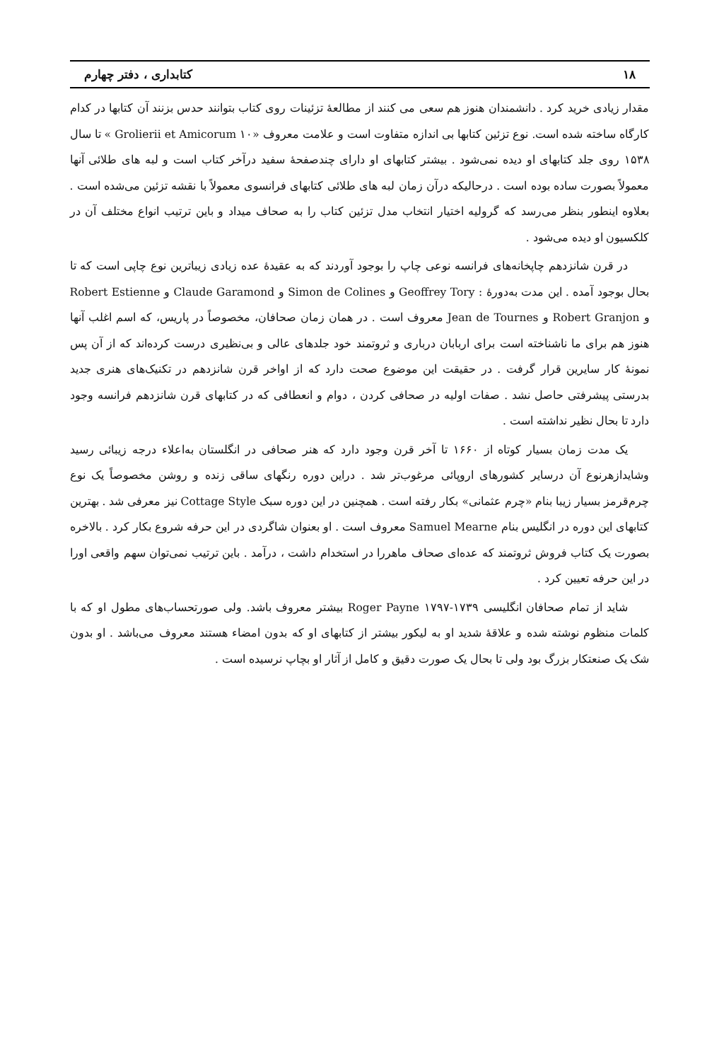۱۸ کتابداری ، دفتر چهارم
مقدار زیادی خرید کرد . دانشمندان هنوز هم سعی می کنند از مطالعهٔ تزئینات روی کتاب بتوانند حدس بزنند آن کتابها در کدام کارگاه ساخته شده است. نوع تزئین کتابها بی اندازه متفاوت است و علامت معروف «Grolierii et Amicorum ۱۰ » تا سال ۱۵۳۸ روی جلد کتابهای او دیده نمی‌شود . بیشتر کتابهای او دارای چندصفحهٔ سفید درآخر کتاب است و لبه های طلائی آنها معمولاً بصورت ساده بوده است . درحالیکه درآن زمان لبه های طلائی کتابهای فرانسوی معمولاً با نقشه تزئین می‌شده است . بعلاوه اینطور بنظر می‌رسد که گرولیه اختیار انتخاب مدل تزئین کتاب را به صحاف میداد و باین ترتیب انواع مختلف آن در کلکسیون او دیده می‌شود .
در قرن شانزدهم چاپخانه‌های فرانسه نوعی چاپ را بوجود آوردند که به عقیدهٔ عده زیادی زیباترین نوع چاپی است که تا بحال بوجود آمده . این مدت به‌دورهٔ : Geoffrey Tory و Simon de Colines و Claude Garamond و Robert Estienne و Robert Granjon و Jean de Tournes معروف است . در همان زمان صحافان، مخصوصاً در پاریس، که اسم اغلب آنها هنوز هم برای ما ناشناخته است برای اربابان درباری و ثروتمند خود جلدهای عالی و بی‌نظیری درست کرده‌اند که از آن پس نمونهٔ کار سایرین قرار گرفت . در حقیقت این موضوع صحت دارد که از اواخر قرن شانزدهم در تکنیک‌های هنری جدید بدرستی پیشرفتی حاصل نشد . صفات اولیه در صحافی کردن ، دوام و انعطافی که در کتابهای قرن شانزدهم فرانسه وجود دارد تا بحال نظیر نداشته است .
یک مدت زمان بسیار کوتاه از ۱۶۶۰ تا آخر قرن وجود دارد که هنر صحافی در انگلستان به‌اعلاء درجه زیبائی رسید وشایدازهرنوع آن درسایر کشورهای اروپائی مرغوب‌تر شد . دراین دوره رنگهای ساقی زنده و روشن مخصوصاً یک نوع چرم‌قرمز بسیار زیبا بنام «چرم عثمانی» بکار رفته است . همچنین در این دوره سبک Cottage Style نیز معرفی شد . بهترین کتابهای این دوره در انگلیس بنام Samuel Mearne معروف است . او بعنوان شاگردی در این حرفه شروع بکار کرد . بالاخره بصورت یک کتاب فروش ثروتمند که عده‌ای صحاف ماهررا در استخدام داشت ، درآمد . باین ترتیب نمی‌توان سهم واقعی اورا در این حرفه تعیین کرد .
شاید از تمام صحافان انگلیسی Roger Payne ۱۷۹۷-۱۷۳۹ بیشتر معروف باشد. ولی صورتحساب‌های مطول او که با کلمات منظوم نوشته شده و علاقهٔ شدید او به لیکور بیشتر از کتابهای او که بدون امضاء هستند معروف می‌باشد . او بدون شک یک صنعتکار بزرگ بود ولی تا بحال یک صورت دقیق و کامل از آثار او بچاپ نرسیده است .